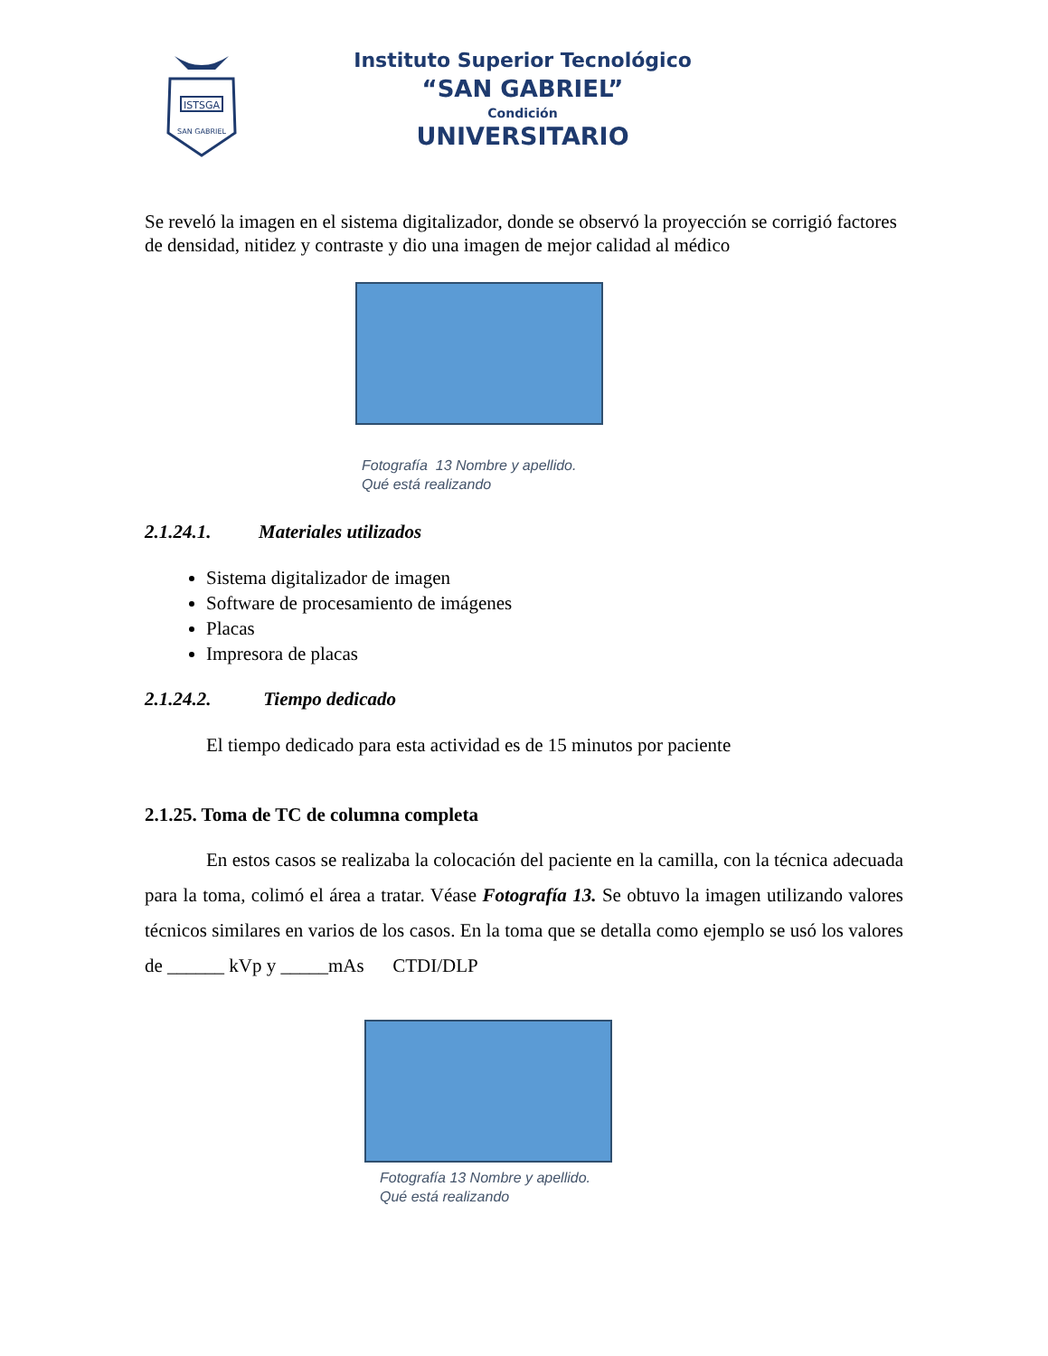ISTSGA
SAN GABRIEL
Instituto Superior Tecnológico
“SAN GABRIEL”
Condición
UNIVERSITARIO
Se reveló la imagen en el sistema digitalizador, donde se observó la proyección se corrigió factores de densidad, nitidez y contraste y dio una imagen de mejor calidad al médico
Fotografía 13 Nombre y apellido.
Qué está realizando
2.1.24.1. Materiales utilizados
Sistema digitalizador de imagen
Software de procesamiento de imágenes
Placas
Impresora de placas
2.1.24.2. Tiempo dedicado
El tiempo dedicado para esta actividad es de 15 minutos por paciente
2.1.25. Toma de TC de columna completa
En estos casos se realizaba la colocación del paciente en la camilla, con la técnica adecuada para la toma, colimó el área a tratar. Véase Fotografía 13. Se obtuvo la imagen utilizando valores técnicos similares en varios de los casos. En la toma que se detalla como ejemplo se usó los valores de ______ kVp y _____mAs CTDI/DLP
Fotografía 13 Nombre y apellido.
Qué está realizando